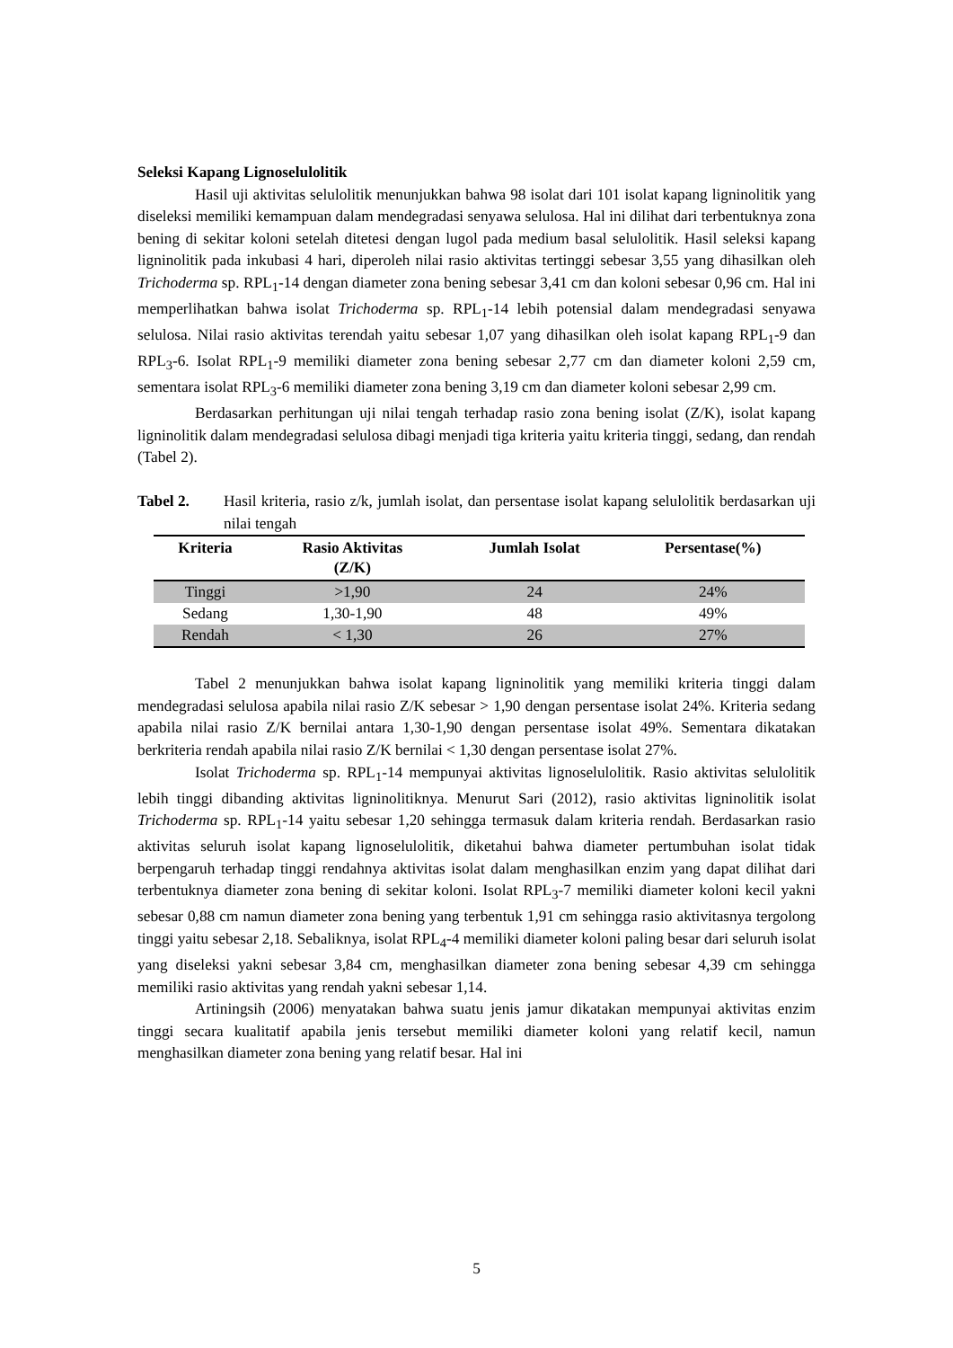Seleksi Kapang Lignoselulolitik
Hasil uji aktivitas selulolitik menunjukkan bahwa 98 isolat dari 101 isolat kapang ligninolitik yang diseleksi memiliki kemampuan dalam mendegradasi senyawa selulosa. Hal ini dilihat dari terbentuknya zona bening di sekitar koloni setelah ditetesi dengan lugol pada medium basal selulolitik. Hasil seleksi kapang ligninolitik pada inkubasi 4 hari, diperoleh nilai rasio aktivitas tertinggi sebesar 3,55 yang dihasilkan oleh Trichoderma sp. RPL<sub>1</sub>-14 dengan diameter zona bening sebesar 3,41 cm dan koloni sebesar 0,96 cm. Hal ini memperlihatkan bahwa isolat Trichoderma sp. RPL<sub>1</sub>-14 lebih potensial dalam mendegradasi senyawa selulosa. Nilai rasio aktivitas terendah yaitu sebesar 1,07 yang dihasilkan oleh isolat kapang RPL<sub>1</sub>-9 dan RPL<sub>3</sub>-6. Isolat RPL<sub>1</sub>-9 memiliki diameter zona bening sebesar 2,77 cm dan diameter koloni 2,59 cm, sementara isolat RPL<sub>3</sub>-6 memiliki diameter zona bening 3,19 cm dan diameter koloni sebesar 2,99 cm.
Berdasarkan perhitungan uji nilai tengah terhadap rasio zona bening isolat (Z/K), isolat kapang ligninolitik dalam mendegradasi selulosa dibagi menjadi tiga kriteria yaitu kriteria tinggi, sedang, dan rendah (Tabel 2).
Tabel 2. Hasil kriteria, rasio z/k, jumlah isolat, dan persentase isolat kapang selulolitik berdasarkan uji nilai tengah
| Kriteria | Rasio Aktivitas (Z/K) | Jumlah Isolat | Persentase(%) |
| --- | --- | --- | --- |
| Tinggi | >1,90 | 24 | 24% |
| Sedang | 1,30-1,90 | 48 | 49% |
| Rendah | < 1,30 | 26 | 27% |
Tabel 2 menunjukkan bahwa isolat kapang ligninolitik yang memiliki kriteria tinggi dalam mendegradasi selulosa apabila nilai rasio Z/K sebesar > 1,90 dengan persentase isolat 24%. Kriteria sedang apabila nilai rasio Z/K bernilai antara 1,30-1,90 dengan persentase isolat 49%. Sementara dikatakan berkriteria rendah apabila nilai rasio Z/K bernilai < 1,30 dengan persentase isolat 27%.
Isolat Trichoderma sp. RPL<sub>1</sub>-14 mempunyai aktivitas lignoselulolitik. Rasio aktivitas selulolitik lebih tinggi dibanding aktivitas ligninolitiknya. Menurut Sari (2012), rasio aktivitas ligninolitik isolat Trichoderma sp. RPL<sub>1</sub>-14 yaitu sebesar 1,20 sehingga termasuk dalam kriteria rendah. Berdasarkan rasio aktivitas seluruh isolat kapang lignoselulolitik, diketahui bahwa diameter pertumbuhan isolat tidak berpengaruh terhadap tinggi rendahnya aktivitas isolat dalam menghasilkan enzim yang dapat dilihat dari terbentuknya diameter zona bening di sekitar koloni. Isolat RPL<sub>3</sub>-7 memiliki diameter koloni kecil yakni sebesar 0,88 cm namun diameter zona bening yang terbentuk 1,91 cm sehingga rasio aktivitasnya tergolong tinggi yaitu sebesar 2,18. Sebaliknya, isolat RPL<sub>4</sub>-4 memiliki diameter koloni paling besar dari seluruh isolat yang diseleksi yakni sebesar 3,84 cm, menghasilkan diameter zona bening sebesar 4,39 cm sehingga memiliki rasio aktivitas yang rendah yakni sebesar 1,14.
Artiningsih (2006) menyatakan bahwa suatu jenis jamur dikatakan mempunyai aktivitas enzim tinggi secara kualitatif apabila jenis tersebut memiliki diameter koloni yang relatif kecil, namun menghasilkan diameter zona bening yang relatif besar. Hal ini
5